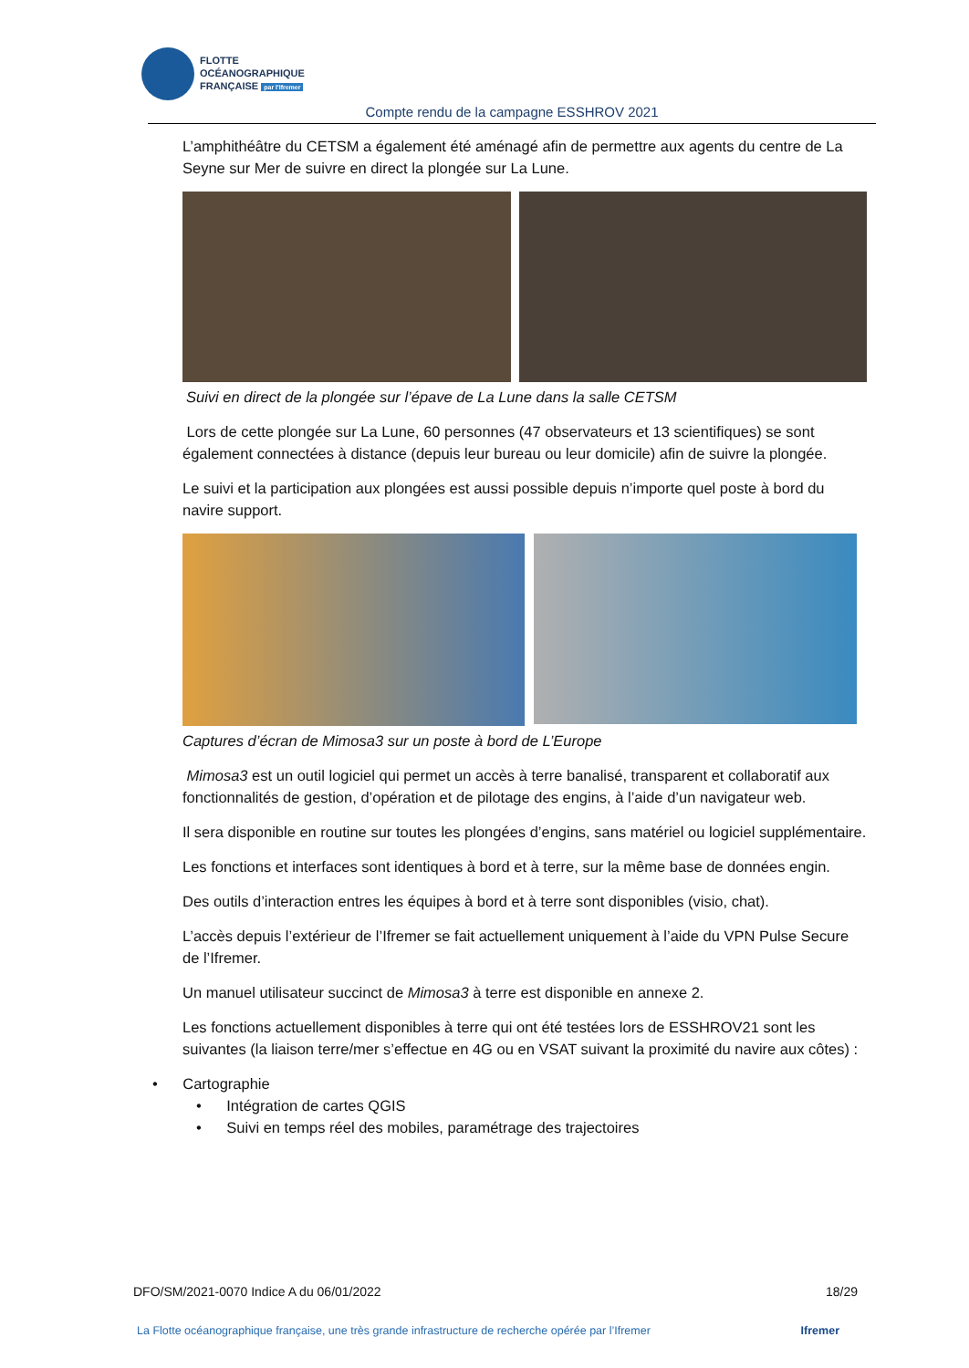FLOTTE
OCÉANOGRAPHIQUE
FRANÇAISE par l'Ifremer
Compte rendu de la campagne ESSHROV 2021
L’amphithéâtre du CETSM a également été aménagé afin de permettre aux agents du centre de La Seyne sur Mer de suivre en direct la plongée sur La Lune.
Suivi en direct de la plongée sur l’épave de La Lune dans la salle CETSM
Lors de cette plongée sur La Lune, 60 personnes (47 observateurs et 13 scientifiques) se sont également connectées à distance (depuis leur bureau ou leur domicile) afin de suivre la plongée.
Le suivi et la participation aux plongées est aussi possible depuis n’importe quel poste à bord du navire support.
Captures d’écran de Mimosa3 sur un poste à bord de L’Europe
Mimosa3 est un outil logiciel qui permet un accès à terre banalisé, transparent et collaboratif aux fonctionnalités de gestion, d’opération et de pilotage des engins, à l’aide d’un navigateur web.
Il sera disponible en routine sur toutes les plongées d’engins, sans matériel ou logiciel supplémentaire.
Les fonctions et interfaces sont identiques à bord et à terre, sur la même base de données engin.
Des outils d’interaction entres les équipes à bord et à terre sont disponibles (visio, chat).
L’accès depuis l’extérieur de l’Ifremer se fait actuellement uniquement à l’aide du VPN Pulse Secure de l’Ifremer.
Un manuel utilisateur succinct de Mimosa3 à terre est disponible en annexe 2.
Les fonctions actuellement disponibles à terre qui ont été testées lors de ESSHROV21 sont les suivantes (la liaison terre/mer s’effectue en 4G ou en VSAT suivant la proximité du navire aux côtes) :
• Cartographie
• Intégration de cartes QGIS
• Suivi en temps réel des mobiles, paramétrage des trajectoires
DFO/SM/2021-0070 Indice A du 06/01/2022 18/29
La Flotte océanographique française, une très grande infrastructure de recherche opérée par l’Ifremer Ifremer